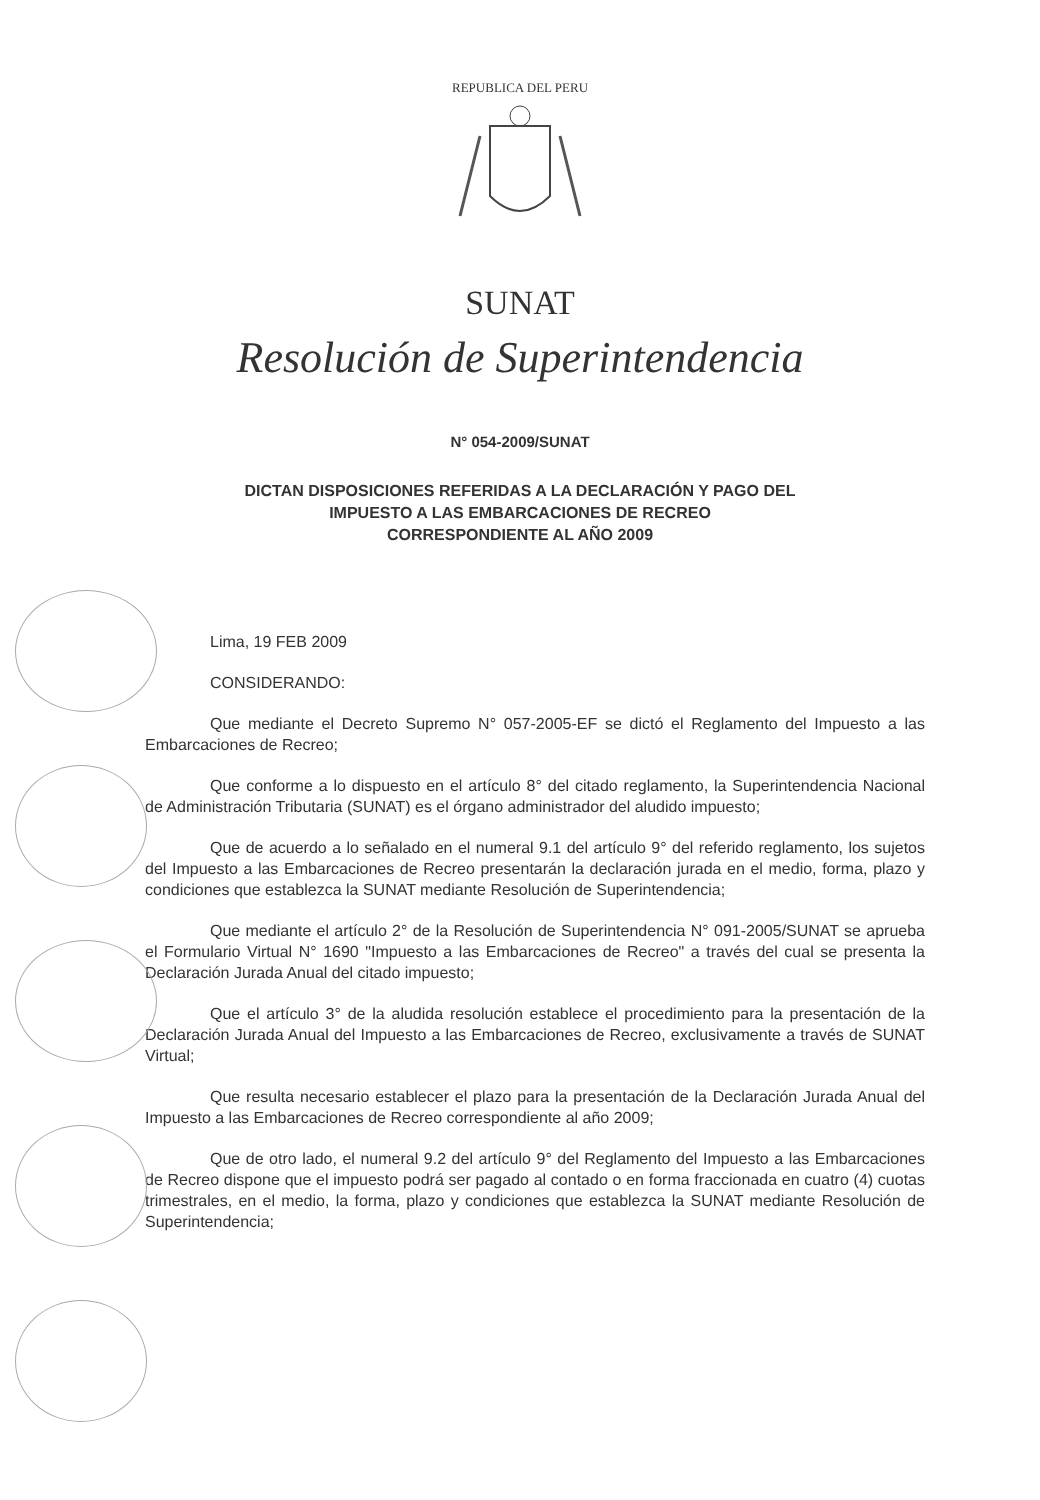REPUBLICA DEL PERU
SUNAT
Resolución de Superintendencia
N° 054-2009/SUNAT
DICTAN DISPOSICIONES REFERIDAS A LA DECLARACIÓN Y PAGO DEL
IMPUESTO A LAS EMBARCACIONES DE RECREO
CORRESPONDIENTE AL AÑO 2009
Lima, 19 FEB 2009
CONSIDERANDO:
Que mediante el Decreto Supremo N° 057-2005-EF se dictó el Reglamento del Impuesto a las Embarcaciones de Recreo;
Que conforme a lo dispuesto en el artículo 8° del citado reglamento, la Superintendencia Nacional de Administración Tributaria (SUNAT) es el órgano administrador del aludido impuesto;
Que de acuerdo a lo señalado en el numeral 9.1 del artículo 9° del referido reglamento, los sujetos del Impuesto a las Embarcaciones de Recreo presentarán la declaración jurada en el medio, forma, plazo y condiciones que establezca la SUNAT mediante Resolución de Superintendencia;
Que mediante el artículo 2° de la Resolución de Superintendencia N° 091-2005/SUNAT se aprueba el Formulario Virtual N° 1690 "Impuesto a las Embarcaciones de Recreo" a través del cual se presenta la Declaración Jurada Anual del citado impuesto;
Que el artículo 3° de la aludida resolución establece el procedimiento para la presentación de la Declaración Jurada Anual del Impuesto a las Embarcaciones de Recreo, exclusivamente a través de SUNAT Virtual;
Que resulta necesario establecer el plazo para la presentación de la Declaración Jurada Anual del Impuesto a las Embarcaciones de Recreo correspondiente al año 2009;
Que de otro lado, el numeral 9.2 del artículo 9° del Reglamento del Impuesto a las Embarcaciones de Recreo dispone que el impuesto podrá ser pagado al contado o en forma fraccionada en cuatro (4) cuotas trimestrales, en el medio, la forma, plazo y condiciones que establezca la SUNAT mediante Resolución de Superintendencia;